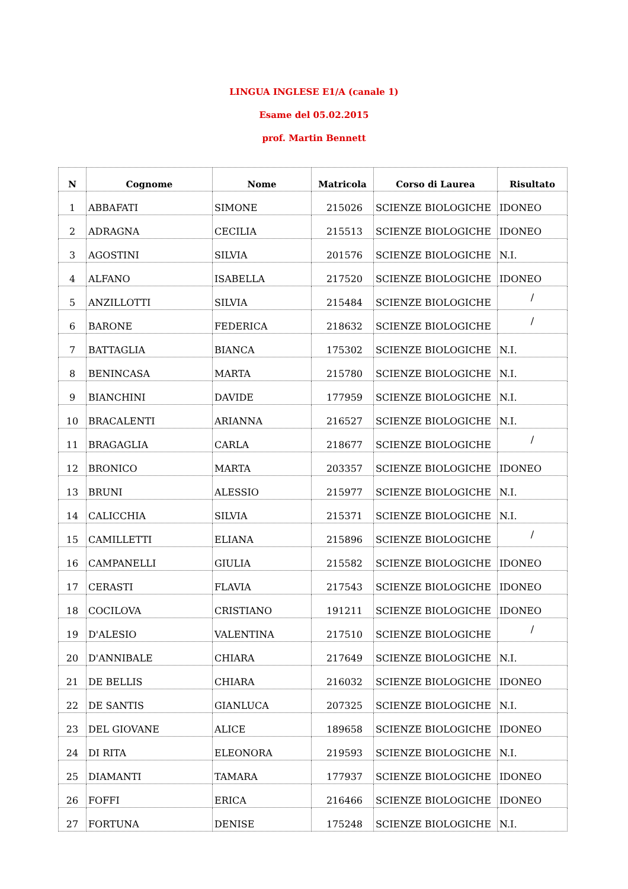LINGUA INGLESE E1/A (canale 1)
Esame del 05.02.2015
prof. Martin Bennett
| N | Cognome | Nome | Matricola | Corso di Laurea | Risultato |
| --- | --- | --- | --- | --- | --- |
| 1 | ABBAFATI | SIMONE | 215026 | SCIENZE BIOLOGICHE | IDONEO |
| 2 | ADRAGNA | CECILIA | 215513 | SCIENZE BIOLOGICHE | IDONEO |
| 3 | AGOSTINI | SILVIA | 201576 | SCIENZE BIOLOGICHE | N.I. |
| 4 | ALFANO | ISABELLA | 217520 | SCIENZE BIOLOGICHE | IDONEO |
| 5 | ANZILLOTTI | SILVIA | 215484 | SCIENZE BIOLOGICHE | / |
| 6 | BARONE | FEDERICA | 218632 | SCIENZE BIOLOGICHE | / |
| 7 | BATTAGLIA | BIANCA | 175302 | SCIENZE BIOLOGICHE | N.I. |
| 8 | BENINCASA | MARTA | 215780 | SCIENZE BIOLOGICHE | N.I. |
| 9 | BIANCHINI | DAVIDE | 177959 | SCIENZE BIOLOGICHE | N.I. |
| 10 | BRACALENTI | ARIANNA | 216527 | SCIENZE BIOLOGICHE | N.I. |
| 11 | BRAGAGLIA | CARLA | 218677 | SCIENZE BIOLOGICHE | / |
| 12 | BRONICO | MARTA | 203357 | SCIENZE BIOLOGICHE | IDONEO |
| 13 | BRUNI | ALESSIO | 215977 | SCIENZE BIOLOGICHE | N.I. |
| 14 | CALICCHIA | SILVIA | 215371 | SCIENZE BIOLOGICHE | N.I. |
| 15 | CAMILLETTI | ELIANA | 215896 | SCIENZE BIOLOGICHE | / |
| 16 | CAMPANELLI | GIULIA | 215582 | SCIENZE BIOLOGICHE | IDONEO |
| 17 | CERASTI | FLAVIA | 217543 | SCIENZE BIOLOGICHE | IDONEO |
| 18 | COCILOVA | CRISTIANO | 191211 | SCIENZE BIOLOGICHE | IDONEO |
| 19 | D'ALESIO | VALENTINA | 217510 | SCIENZE BIOLOGICHE | / |
| 20 | D'ANNIBALE | CHIARA | 217649 | SCIENZE BIOLOGICHE | N.I. |
| 21 | DE BELLIS | CHIARA | 216032 | SCIENZE BIOLOGICHE | IDONEO |
| 22 | DE SANTIS | GIANLUCA | 207325 | SCIENZE BIOLOGICHE | N.I. |
| 23 | DEL GIOVANE | ALICE | 189658 | SCIENZE BIOLOGICHE | IDONEO |
| 24 | DI RITA | ELEONORA | 219593 | SCIENZE BIOLOGICHE | N.I. |
| 25 | DIAMANTI | TAMARA | 177937 | SCIENZE BIOLOGICHE | IDONEO |
| 26 | FOFFI | ERICA | 216466 | SCIENZE BIOLOGICHE | IDONEO |
| 27 | FORTUNA | DENISE | 175248 | SCIENZE BIOLOGICHE | N.I. |